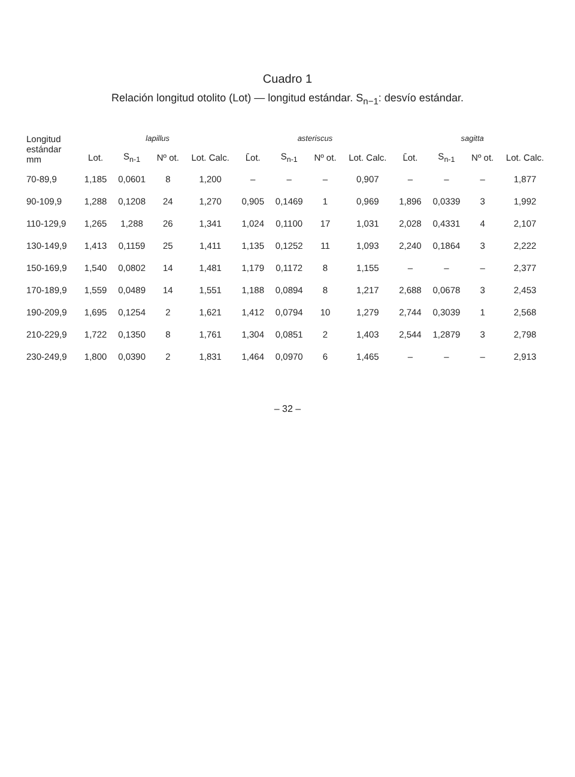Cuadro 1
Relación longitud otolito (Lot) — longitud estándar. S<sub>n−1</sub>: desvío estándar.
| Longitud estándar mm | lapillus | | | | asteriscus | | | | sagitta | | | |
| --- | --- | --- | --- | --- | --- | --- | --- | --- | --- | --- | --- | --- |
| | Lot. | S<sub>n-1</sub> | Nº ot. | Lot. Calc. | L̄ot. | S<sub>n-1</sub> | Nº ot. | Lot. Calc. | L̄ot. | S<sub>n-1</sub> | Nº ot. | Lot. Calc. |
| 70-89,9 | 1,185 | 0,0601 | 8 | 1,200 | – | – | – | 0,907 | – | – | – | 1,877 |
| 90-109,9 | 1,288 | 0,1208 | 24 | 1,270 | 0,905 | 0,1469 | 1 | 0,969 | 1,896 | 0,0339 | 3 | 1,992 |
| 110-129,9 | 1,265 | 1,288 | 26 | 1,341 | 1,024 | 0,1100 | 17 | 1,031 | 2,028 | 0,4331 | 4 | 2,107 |
| 130-149,9 | 1,413 | 0,1159 | 25 | 1,411 | 1,135 | 0,1252 | 11 | 1,093 | 2,240 | 0,1864 | 3 | 2,222 |
| 150-169,9 | 1,540 | 0,0802 | 14 | 1,481 | 1,179 | 0,1172 | 8 | 1,155 | – | – | – | 2,377 |
| 170-189,9 | 1,559 | 0,0489 | 14 | 1,551 | 1,188 | 0,0894 | 8 | 1,217 | 2,688 | 0,0678 | 3 | 2,453 |
| 190-209,9 | 1,695 | 0,1254 | 2 | 1,621 | 1,412 | 0,0794 | 10 | 1,279 | 2,744 | 0,3039 | 1 | 2,568 |
| 210-229,9 | 1,722 | 0,1350 | 8 | 1,761 | 1,304 | 0,0851 | 2 | 1,403 | 2,544 | 1,2879 | 3 | 2,798 |
| 230-249,9 | 1,800 | 0,0390 | 2 | 1,831 | 1,464 | 0,0970 | 6 | 1,465 | – | – | – | 2,913 |
– 32 –